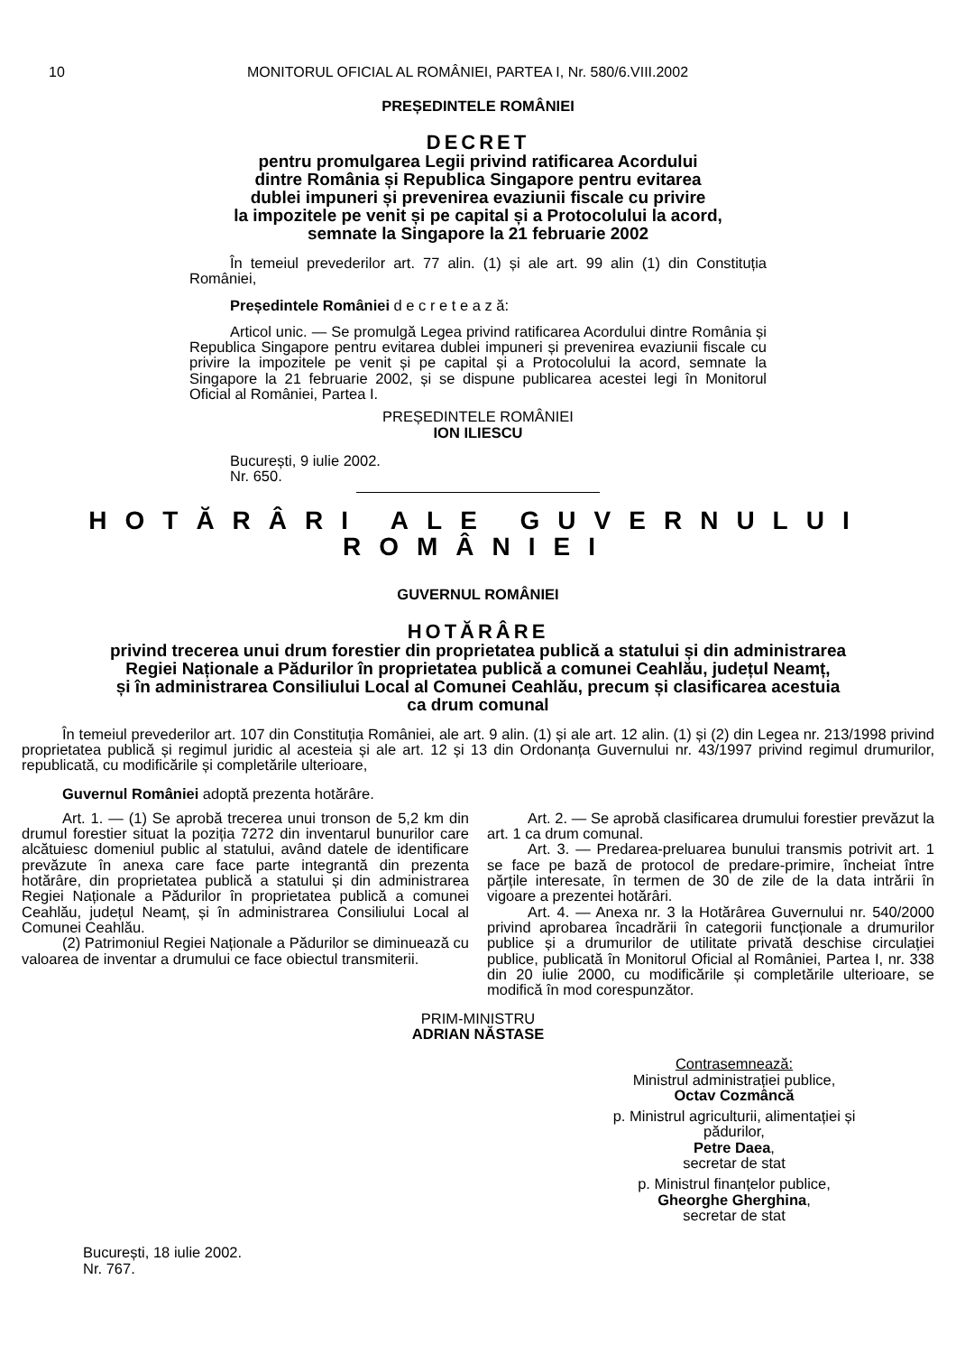10 MONITORUL OFICIAL AL ROMÂNIEI, PARTEA I, Nr. 580/6.VIII.2002
PREȘEDINTELE ROMÂNIEI
DECRET
pentru promulgarea Legii privind ratificarea Acordului
dintre România și Republica Singapore pentru evitarea
dublei impuneri și prevenirea evaziunii fiscale cu privire
la impozitele pe venit și pe capital și a Protocolului la acord,
semnate la Singapore la 21 februarie 2002
În temeiul prevederilor art. 77 alin. (1) și ale art. 99 alin (1) din Constituția României,
Președintele României d e c r e t e a z ă:
Articol unic. — Se promulgă Legea privind ratificarea Acordului dintre România și Republica Singapore pentru evitarea dublei impuneri și prevenirea evaziunii fiscale cu privire la impozitele pe venit și pe capital și a Protocolului la acord, semnate la Singapore la 21 februarie 2002, și se dispune publicarea acestei legi în Monitorul Oficial al României, Partea I.
PREȘEDINTELE ROMÂNIEI
ION ILIESCU
București, 9 iulie 2002.
Nr. 650.
HOTĂRÂRI ALE GUVERNULUI ROMÂNIEI
GUVERNUL ROMÂNIEI
HOTĂRÂRE
privind trecerea unui drum forestier din proprietatea publică a statului și din administrarea
Regiei Naționale a Pădurilor în proprietatea publică a comunei Ceahlău, județul Neamț,
și în administrarea Consiliului Local al Comunei Ceahlău, precum și clasificarea acestuia
ca drum comunal
În temeiul prevederilor art. 107 din Constituția României, ale art. 9 alin. (1) și ale art. 12 alin. (1) și (2) din Legea nr. 213/1998 privind proprietatea publică și regimul juridic al acesteia și ale art. 12 și 13 din Ordonanța Guvernului nr. 43/1997 privind regimul drumurilor, republicată, cu modificările și completările ulterioare,
Guvernul României adoptă prezenta hotărâre.
Art. 1. — (1) Se aprobă trecerea unui tronson de 5,2 km din drumul forestier situat la poziția 7272 din inventarul bunurilor care alcătuiesc domeniul public al statului, având datele de identificare prevăzute în anexa care face parte integrantă din prezenta hotărâre, din proprietatea publică a statului și din administrarea Regiei Naționale a Pădurilor în proprietatea publică a comunei Ceahlău, județul Neamț, și în administrarea Consiliului Local al Comunei Ceahlău.
(2) Patrimoniul Regiei Naționale a Pădurilor se diminuează cu valoarea de inventar a drumului ce face obiectul transmiterii.
Art. 2. — Se aprobă clasificarea drumului forestier prevăzut la art. 1 ca drum comunal.
Art. 3. — Predarea-preluarea bunului transmis potrivit art. 1 se face pe bază de protocol de predare-primire, încheiat între părțile interesate, în termen de 30 de zile de la data intrării în vigoare a prezentei hotărâri.
Art. 4. — Anexa nr. 3 la Hotărârea Guvernului nr. 540/2000 privind aprobarea încadrării în categorii funcționale a drumurilor publice și a drumurilor de utilitate privată deschise circulației publice, publicată în Monitorul Oficial al României, Partea I, nr. 338 din 20 iulie 2000, cu modificările și completările ulterioare, se modifică în mod corespunzător.
PRIM-MINISTRU
ADRIAN NĂSTASE
Contrasemnează:
Ministrul administrației publice,
Octav Cozmâncă
p. Ministrul agriculturii, alimentației și pădurilor,
Petre Daea,
secretar de stat
p. Ministrul finanțelor publice,
Gheorghe Gherghina,
secretar de stat
București, 18 iulie 2002.
Nr. 767.